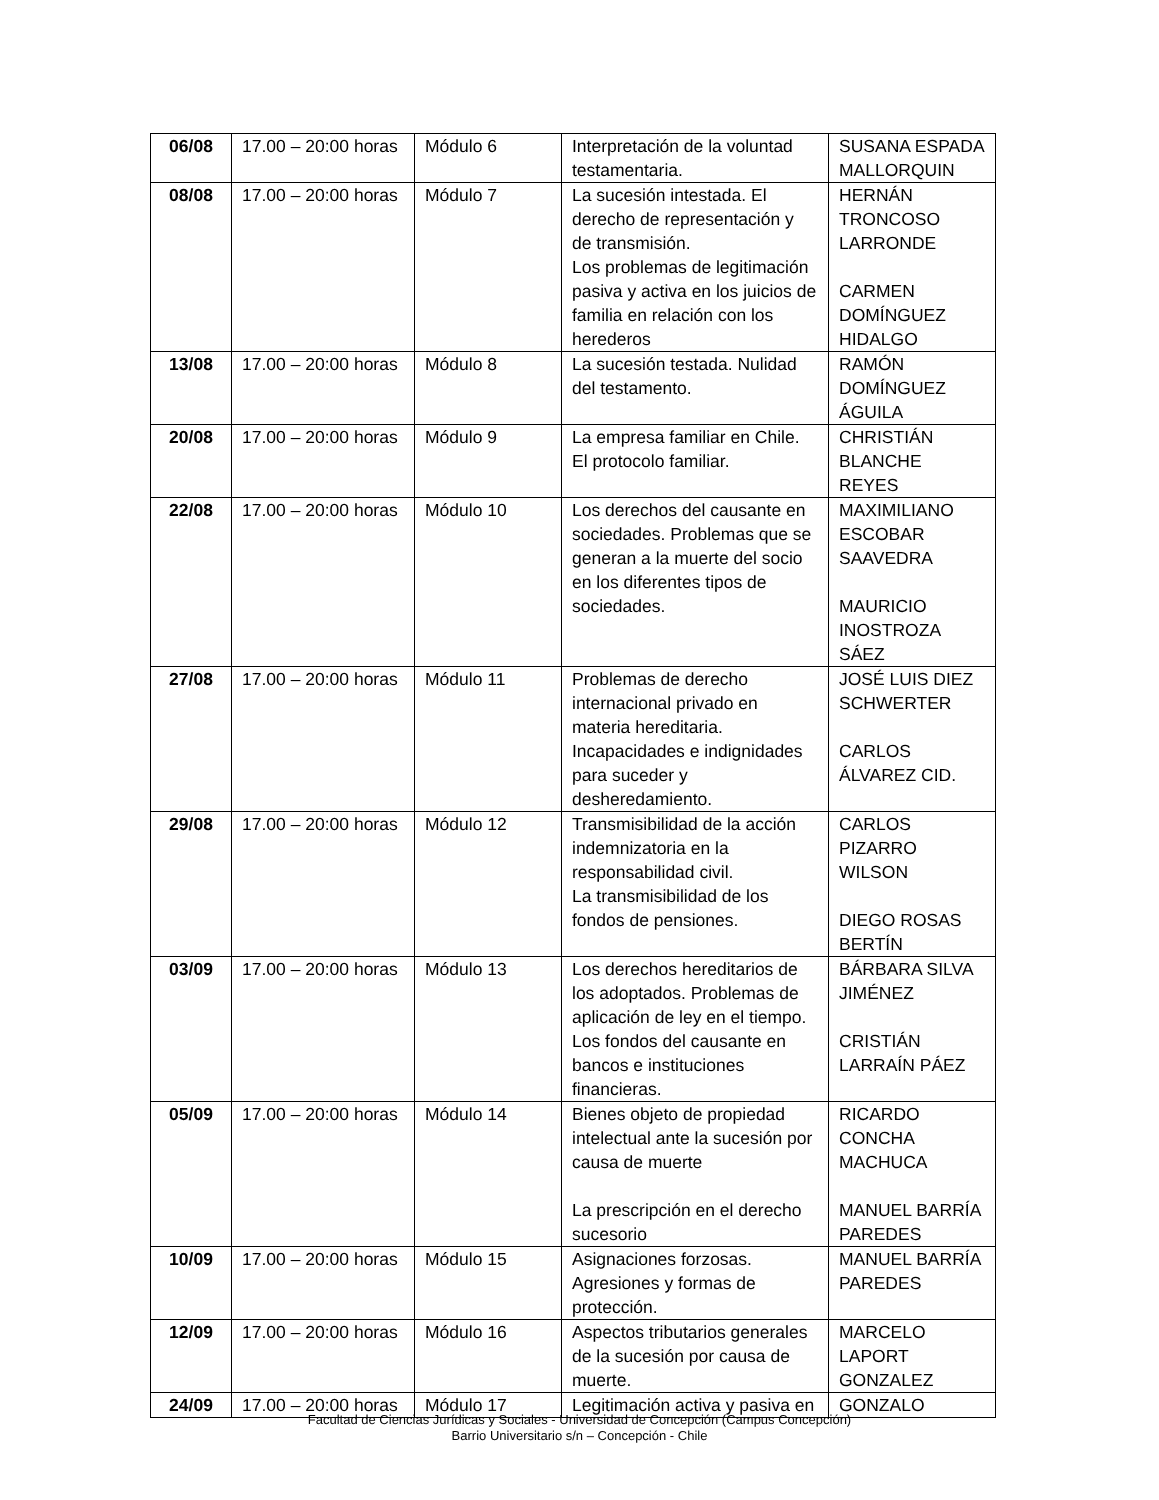| 06/08 | 17.00 – 20:00 horas | Módulo 6 | Interpretación de la voluntad testamentaria. | SUSANA ESPADA MALLORQUIN |
| 08/08 | 17.00 – 20:00 horas | Módulo 7 | La sucesión intestada. El derecho de representación y de transmisión. Los problemas de legitimación pasiva y activa en los juicios de familia en relación con los herederos | HERNÁN TRONCOSO LARRONDE CARMEN DOMÍNGUEZ HIDALGO |
| 13/08 | 17.00 – 20:00 horas | Módulo 8 | La sucesión testada. Nulidad del testamento. | RAMÓN DOMÍNGUEZ ÁGUILA |
| 20/08 | 17.00 – 20:00 horas | Módulo 9 | La empresa familiar en Chile. El protocolo familiar. | CHRISTIÁN BLANCHE REYES |
| 22/08 | 17.00 – 20:00 horas | Módulo 10 | Los derechos del causante en sociedades. Problemas que se generan a la muerte del socio en los diferentes tipos de sociedades. | MAXIMILIANO ESCOBAR SAAVEDRA MAURICIO INOSTROZA SÁEZ |
| 27/08 | 17.00 – 20:00 horas | Módulo 11 | Problemas de derecho internacional privado en materia hereditaria. Incapacidades e indignidades para suceder y desheredamiento. | JOSÉ LUIS DIEZ SCHWERTER CARLOS ÁLVAREZ CID. |
| 29/08 | 17.00 – 20:00 horas | Módulo 12 | Transmisibilidad de la acción indemnizatoria en la responsabilidad civil. La transmisibilidad de los fondos de pensiones. | CARLOS PIZARRO WILSON DIEGO ROSAS BERTÍN |
| 03/09 | 17.00 – 20:00 horas | Módulo 13 | Los derechos hereditarios de los adoptados. Problemas de aplicación de ley en el tiempo. Los fondos del causante en bancos e instituciones financieras. | BÁRBARA SILVA JIMÉNEZ CRISTIÁN LARRAÍN PÁEZ |
| 05/09 | 17.00 – 20:00 horas | Módulo 14 | Bienes objeto de propiedad intelectual ante la sucesión por causa de muerte La prescripción en el derecho sucesorio | RICARDO CONCHA MACHUCA MANUEL BARRÍA PAREDES |
| 10/09 | 17.00 – 20:00 horas | Módulo 15 | Asignaciones forzosas. Agresiones y formas de protección. | MANUEL BARRÍA PAREDES |
| 12/09 | 17.00 – 20:00 horas | Módulo 16 | Aspectos tributarios generales de la sucesión por causa de muerte. | MARCELO LAPORT GONZALEZ |
| 24/09 | 17.00 – 20:00 horas | Módulo 17 | Legitimación activa y pasiva en | GONZALO |
Facultad de Ciencias Jurídicas y Sociales - Universidad de Concepción (Campus Concepción)
Barrio Universitario s/n – Concepción - Chile